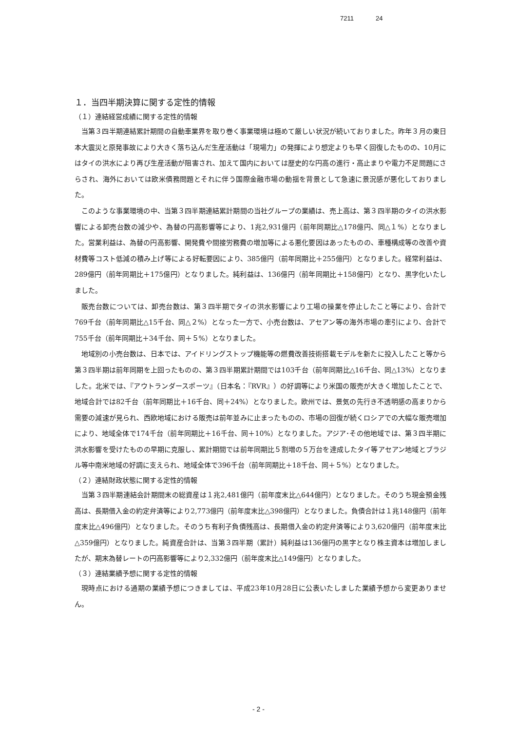7211 24
１．当四半期決算に関する定性的情報
（１）連結経営成績に関する定性的情報
当第３四半期連結累計期間の自動車業界を取り巻く事業環境は極めて厳しい状況が続いておりました。昨年３月の東日本大震災と原発事故により大きく落ち込んだ生産活動は「現場力」の発揮により想定よりも早く回復したものの、10月にはタイの洪水により再び生産活動が阻害され、加えて国内においては歴史的な円高の進行・高止まりや電力不足問題にさらされ、海外においては欧米債務問題とそれに伴う国際金融市場の動揺を背景として急速に景況感が悪化しておりました。
このような事業環境の中、当第３四半期連結累計期間の当社グループの業績は、売上高は、第３四半期のタイの洪水影響による卸売台数の減少や、為替の円高影響等により、1兆2,931億円（前年同期比△178億円、同△１%）となりました。営業利益は、為替の円高影響、開発費や間接労務費の増加等による悪化要因はあったものの、車種構成等の改善や資材費等コスト低減の積み上げ等による好転要因により、385億円（前年同期比＋255億円）となりました。経常利益は、289億円（前年同期比＋175億円）となりました。純利益は、136億円（前年同期比＋158億円）となり、黒字化いたしました。
販売台数については、卸売台数は、第３四半期でタイの洪水影響により工場の操業を停止したこと等により、合計で769千台（前年同期比△15千台、同△２%）となった一方で、小売台数は、アセアン等の海外市場の牽引により、合計で755千台（前年同期比＋34千台、同＋５%）となりました。
地域別の小売台数は、日本では、アイドリングストップ機能等の燃費改善技術搭載モデルを新たに投入したこと等から第３四半期は前年同期を上回ったものの、第３四半期累計期間では103千台（前年同期比△16千台、同△13%）となりました。北米では、『アウトランダースポーツ』（日本名：『RVR』）の好調等により米国の販売が大きく増加したことで、地域合計では82千台（前年同期比＋16千台、同＋24%）となりました。欧州では、景気の先行き不透明感の高まりから需要の減速が見られ、西欧地域における販売は前年並みに止まったものの、市場の回復が続くロシアでの大幅な販売増加により、地域全体で174千台（前年同期比＋16千台、同＋10%）となりました。アジア･その他地域では、第３四半期に洪水影響を受けたものの早期に克服し、累計期間では前年同期比５割増の５万台を達成したタイ等アセアン地域とブラジル等中南米地域の好調に支えられ、地域全体で396千台（前年同期比＋18千台、同＋５%）となりました。
（２）連結財政状態に関する定性的情報
当第３四半期連結会計期間末の総資産は１兆2,481億円（前年度末比△644億円）となりました。そのうち現金預金残高は、長期借入金の約定弁済等により2,773億円（前年度末比△398億円）となりました。負債合計は１兆148億円（前年度末比△496億円）となりました。そのうち有利子負債残高は、長期借入金の約定弁済等により3,620億円（前年度末比△359億円）となりました。純資産合計は、当第３四半期（累計）純利益は136億円の黒字となり株主資本は増加しましたが、期末為替レートの円高影響等により2,332億円（前年度末比△149億円）となりました。
（３）連結業績予想に関する定性的情報
現時点における通期の業績予想につきましては、平成23年10月28日に公表いたしました業績予想から変更ありません。
- 2 -